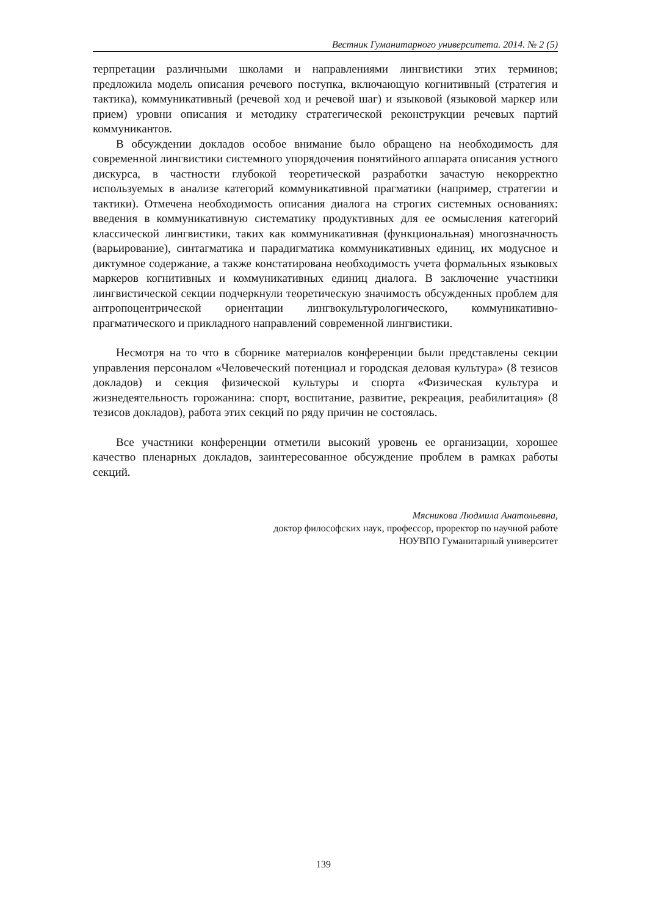Вестник Гуманитарного университета. 2014. № 2 (5)
терпретации различными школами и направлениями лингвистики этих терминов; предложила модель описания речевого поступка, включающую когнитивный (стратегия и тактика), коммуникативный (речевой ход и речевой шаг) и языковой (языковой маркер или прием) уровни описания и методику стратегической реконструкции речевых партий коммуникантов.
В обсуждении докладов особое внимание было обращено на необходимость для современной лингвистики системного упорядочения понятийного аппарата описания устного дискурса, в частности глубокой теоретической разработки зачастую некорректно используемых в анализе категорий коммуникативной прагматики (например, стратегии и тактики). Отмечена необходимость описания диалога на строгих системных основаниях: введения в коммуникативную систематику продуктивных для ее осмысления категорий классической лингвистики, таких как коммуникативная (функциональная) многозначность (варьирование), синтагматика и парадигматика коммуникативных единиц, их модусное и диктумное содержание, а также констатирована необходимость учета формальных языковых маркеров когнитивных и коммуникативных единиц диалога. В заключение участники лингвистической секции подчеркнули теоретическую значимость обсужденных проблем для антропоцентрической ориентации лингвокультурологического, коммуникативно-прагматического и прикладного направлений современной лингвистики.
Несмотря на то что в сборнике материалов конференции были представлены секции управления персоналом «Человеческий потенциал и городская деловая культура» (8 тезисов докладов) и секция физической культуры и спорта «Физическая культура и жизнедеятельность горожанина: спорт, воспитание, развитие, рекреация, реабилитация» (8 тезисов докладов), работа этих секций по ряду причин не состоялась.
Все участники конференции отметили высокий уровень ее организации, хорошее качество пленарных докладов, заинтересованное обсуждение проблем в рамках работы секций.
Мясникова Людмила Анатольевна,
доктор философских наук, профессор, проректор по научной работе
НОУВПО Гуманитарный университет
139